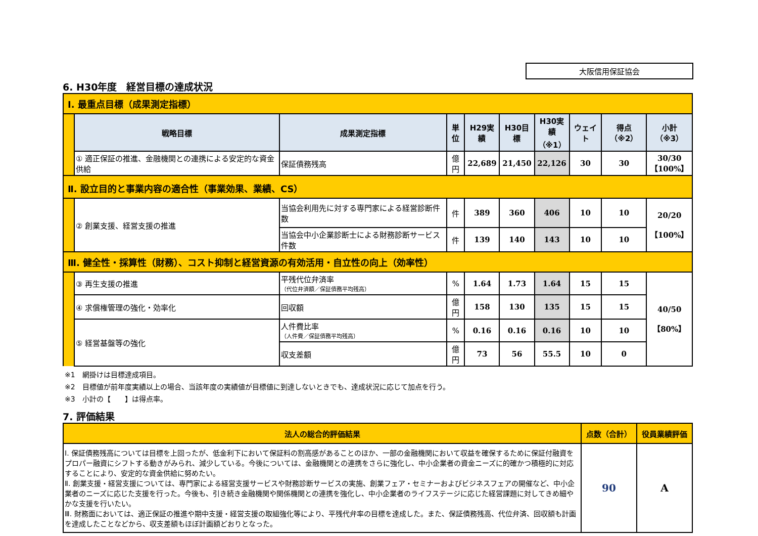大阪信用保証協会
6. H30年度　経営目標の達成状況
| Ⅰ. 最重点目標（成果測定指標） | | | | | | | | | |
| | 戦略目標 | 成果測定指標 | 単位 | H29実績 | H30目標 | H30実績 （※1） | ウェイト | 得点（※2） | 小計（※3） |
| | ① 適正保証の推進、金融機関との連携による安定的な資金供給 | 保証債務残高 | 億円 | 22,689 | 21,450 | 22,126 | 30 | 30 | 30/30 【100%】 |
| Ⅱ. 設立目的と事業内容の適合性（事業効果、業績、CS） | | | | | | | | | |
| | ② 創業支援、経営支援の推進 | 当協会利用先に対する専門家による経営診断件数 | 件 | 389 | 360 | 406 | 10 | 10 | 20/20 【100%】 |
| | | 当協会中小企業診断士による財務診断サービス件数 | 件 | 139 | 140 | 143 | 10 | 10 | |
| Ⅲ. 健全性・採算性（財務）、コスト抑制と経営資源の有効活用・自立性の向上（効率性） | | | | | | | | | |
| | ③ 再生支援の推進 | 平残代位弁済率 （代位弁済額／保証債務平均残高） | % | 1.64 | 1.73 | 1.64 | 15 | 15 | 40/50 【80%】 |
| | ④ 求償権管理の強化・効率化 | 回収額 | 億円 | 158 | 130 | 135 | 15 | 15 | |
| | ⑤ 経営基盤等の強化 | 人件費比率 （人件費／保証債務平均残高） | % | 0.16 | 0.16 | 0.16 | 10 | 10 | |
| | | 収支差額 | 億円 | 73 | 56 | 55.5 | 10 | 0 | |
※1　網掛けは目標達成項目。
※2　目標値が前年度実績以上の場合、当該年度の実績値が目標値に到達しないときでも、達成状況に応じて加点を行う。
※3　小計の【　　】は得点率。
7. 評価結果
| 法人の総合的評価結果 | 点数（合計） | 役員業績評価 |
| Ⅰ. 保証債務残高については目標を上回ったが、低金利下において保証料の割高感があることのほか、一部の金融機関において収益を確保するために保証付融資をプロパー融資にシフトする動きがみられ、減少している。今後については、金融機関との連携をさらに強化し、中小企業者の資金ニーズに的確かつ積極的に対応することにより、安定的な資金供給に努めたい。 Ⅱ. 創業支援・経営支援については、専門家による経営支援サービスや財務診断サービスの実施、創業フェア・セミナーおよびビジネスフェアの開催など、中小企業者のニーズに応じた支援を行った。今後も、引き続き金融機関や関係機関との連携を強化し、中小企業者のライフステージに応じた経営課題に対してきめ細やかな支援を行いたい。 Ⅲ. 財務面においては、適正保証の推進や期中支援・経営支援の取組強化等により、平残代弁率の目標を達成した。また、保証債務残高、代位弁済、回収額も計画を達成したことなどから、収支差額もほぼ計画額どおりとなった。 | 90 | A |